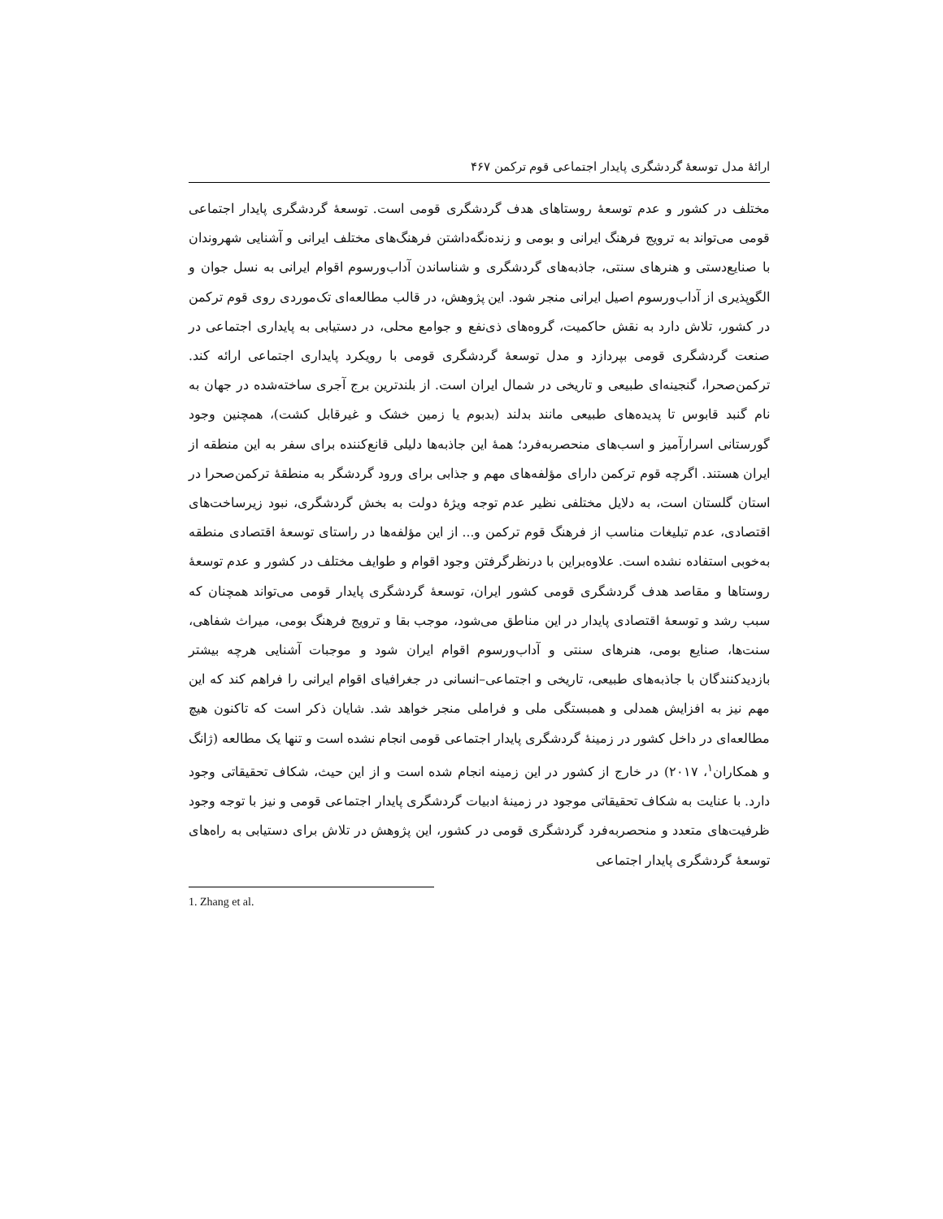ارائهٔ مدل توسعهٔ گردشگری پایدار اجتماعی قوم ترکمن ۴۶۷
مختلف در کشور و عدم توسعهٔ روستاهای هدف گردشگری قومی است. توسعهٔ گردشگری پایدار اجتماعی قومی می‌تواند به ترویج فرهنگ ایرانی و بومی و زنده‌نگه‌داشتن فرهنگ‌های مختلف ایرانی و آشنایی شهروندان با صنایع‌دستی و هنرهای سنتی، جاذبه‌های گردشگری و شناساندن آداب‌ورسوم اقوام ایرانی به نسل جوان و الگوپذیری از آداب‌ورسوم اصیل ایرانی منجر شود. این پژوهش، در قالب مطالعه‌ای تک‌موردی روی قوم ترکمن در کشور، تلاش دارد به نقش حاکمیت، گروه‌های ذی‌نفع و جوامع محلی، در دستیابی به پایداری اجتماعی در صنعت گردشگری قومی بپردازد و مدل توسعهٔ گردشگری قومی با رویکرد پایداری اجتماعی ارائه کند. ترکمن‌صحرا، گنجینه‌ای طبیعی و تاریخی در شمال ایران است. از بلندترین برج آجری ساخته‌شده در جهان به نام گنبد قابوس تا پدیده‌های طبیعی مانند بدلند (بدبوم یا زمین خشک و غیرقابل کشت)، همچنین وجود گورستانی اسرارآمیز و اسب‌های منحصربه‌فرد؛ همهٔ این جاذبه‌ها دلیلی قانع‌کننده برای سفر به این منطقه از ایران هستند. اگرچه قوم ترکمن دارای مؤلفه‌های مهم و جذابی برای ورود گردشگر به منطقهٔ ترکمن‌صحرا در استان گلستان است، به دلایل مختلفی نظیر عدم توجه ویژهٔ دولت به بخش گردشگری، نبود زیرساخت‌های اقتصادی، عدم تبلیغات مناسب از فرهنگ قوم ترکمن و... از این مؤلفه‌ها در راستای توسعهٔ اقتصادی منطقه به‌خوبی استفاده نشده است. علاوه‌براین با درنظرگرفتن وجود اقوام و طوایف مختلف در کشور و عدم توسعهٔ روستاها و مقاصد هدف گردشگری قومی کشور ایران، توسعهٔ گردشگری پایدار قومی می‌تواند همچنان که سبب رشد و توسعهٔ اقتصادی پایدار در این مناطق می‌شود، موجب بقا و ترویج فرهنگ بومی، میراث شفاهی، سنت‌ها، صنایع بومی، هنرهای سنتی و آداب‌ورسوم اقوام ایران شود و موجبات آشنایی هرچه بیشتر بازدیدکنندگان با جاذبه‌های طبیعی، تاریخی و اجتماعی–انسانی در جغرافیای اقوام ایرانی را فراهم کند که این مهم نیز به افزایش همدلی و همبستگی ملی و فراملی منجر خواهد شد. شایان ذکر است که تاکنون هیچ مطالعه‌ای در داخل کشور در زمینهٔ گردشگری پایدار اجتماعی قومی انجام نشده است و تنها یک مطالعه (ژانگ و همکاران<sup>۱</sup>، ۲۰۱۷) در خارج از کشور در این زمینه انجام شده است و از این حیث، شکاف تحقیقاتی وجود دارد. با عنایت به شکاف تحقیقاتی موجود در زمینهٔ ادبیات گردشگری پایدار اجتماعی قومی و نیز با توجه وجود ظرفیت‌های متعدد و منحصربه‌فرد گردشگری قومی در کشور، این پژوهش در تلاش برای دستیابی به راه‌های توسعهٔ گردشگری پایدار اجتماعی
1. Zhang et al.